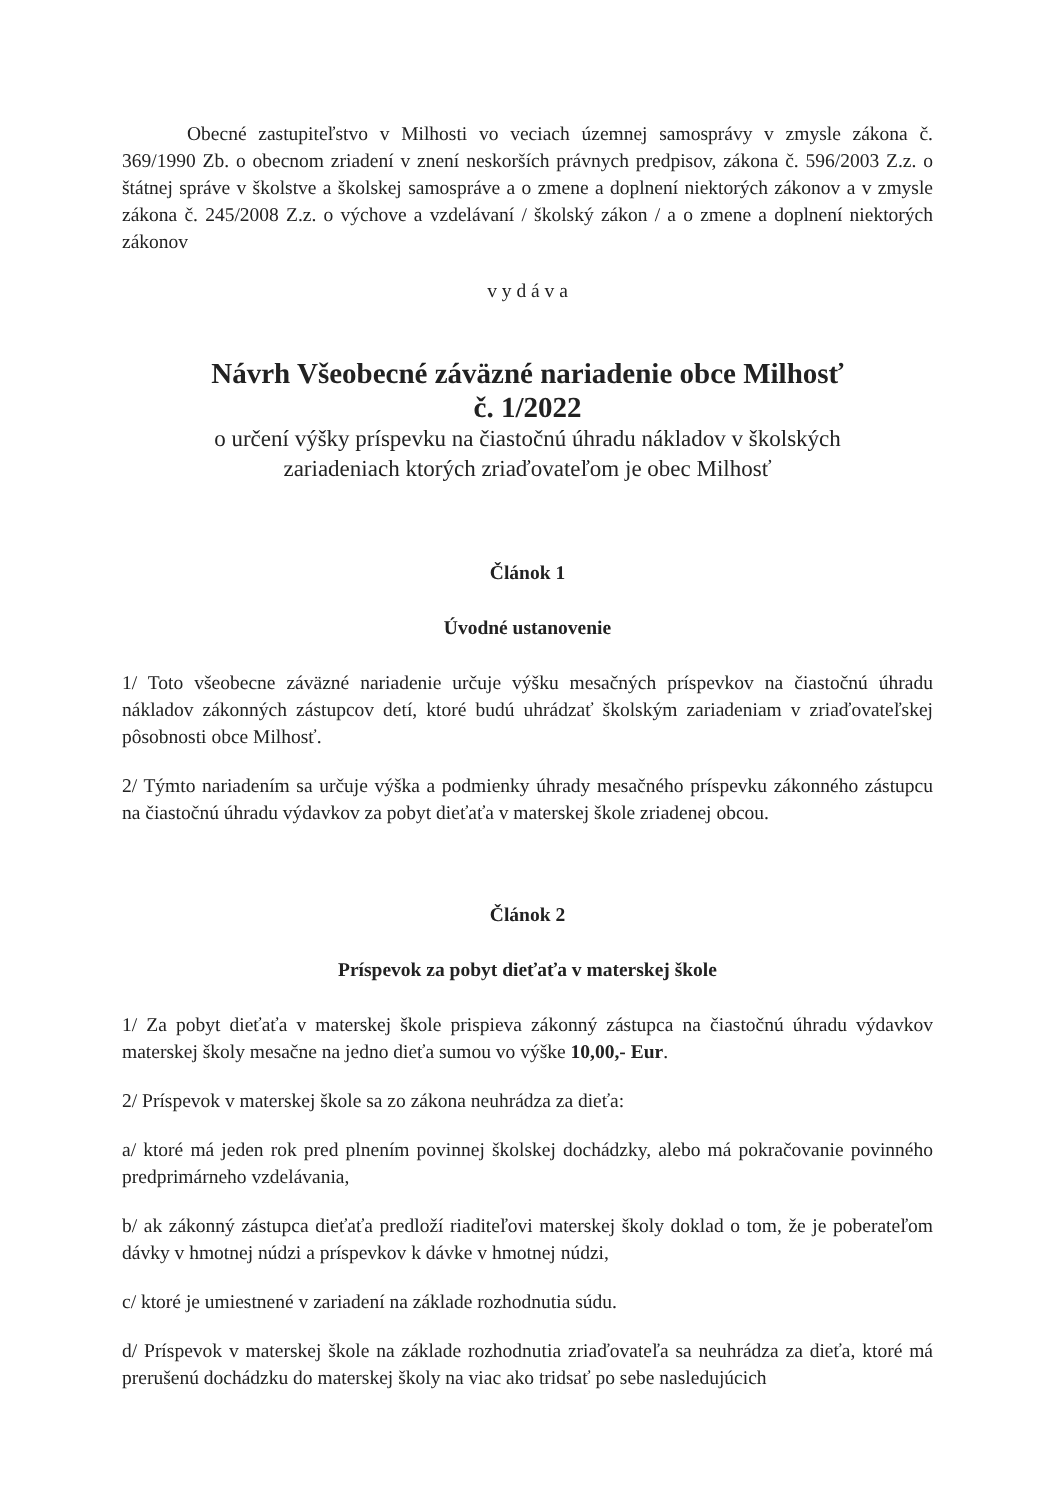Obecné zastupiteľstvo v Milhosti vo veciach územnej samosprávy v zmysle zákona č. 369/1990 Zb. o obecnom zriadení v znení neskorších právnych predpisov, zákona č. 596/2003 Z.z. o štátnej správe v školstve a školskej samospráve a o zmene a doplnení niektorých zákonov a v zmysle zákona č. 245/2008 Z.z. o výchove a vzdelávaní / školský zákon / a o zmene a doplnení niektorých zákonov
v y d á v a
Návrh Všeobecné záväzné nariadenie obce Milhosť
č. 1/2022
o určení výšky príspevku na čiastočnú úhradu nákladov v školských
zariadeniach ktorých zriaďovateľom je obec Milhosť
Článok 1
Úvodné ustanovenie
1/ Toto všeobecne záväzné nariadenie určuje výšku mesačných príspevkov na čiastočnú úhradu nákladov zákonných zástupcov detí, ktoré budú uhrádzať školským zariadeniam v zriaďovateľskej pôsobnosti obce Milhosť.
2/ Týmto nariadením sa určuje výška a podmienky úhrady mesačného príspevku zákonného zástupcu na čiastočnú úhradu výdavkov za pobyt dieťaťa v materskej škole zriadenej obcou.
Článok 2
Príspevok za pobyt dieťaťa v materskej škole
1/ Za pobyt dieťaťa v materskej škole prispieva zákonný zástupca na čiastočnú úhradu výdavkov materskej školy mesačne na jedno dieťa sumou vo výške 10,00,- Eur.
2/ Príspevok v materskej škole sa zo zákona neuhrádza za dieťa:
a/ ktoré má jeden rok pred plnením povinnej školskej dochádzky, alebo má pokračovanie povinného predprimárneho vzdelávania,
b/ ak zákonný zástupca dieťaťa predloží riaditeľovi materskej školy doklad o tom, že je poberateľom dávky v hmotnej núdzi a príspevkov k dávke v hmotnej núdzi,
c/ ktoré je umiestnené v zariadení na základe rozhodnutia súdu.
d/ Príspevok v materskej škole na základe rozhodnutia zriaďovateľa sa neuhrádza za dieťa, ktoré má prerušenú dochádzku do materskej školy na viac ako tridsať po sebe nasledujúcich